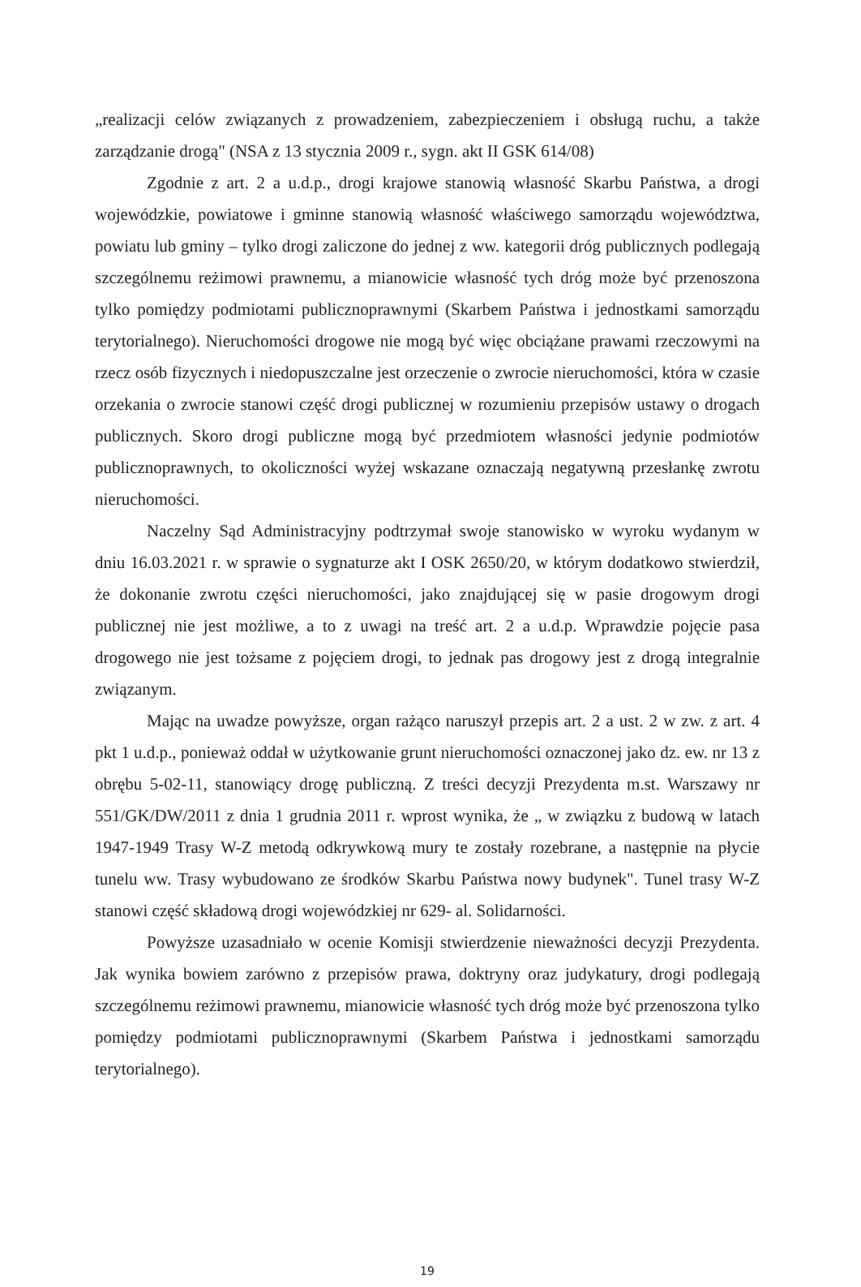„realizacji celów związanych z prowadzeniem, zabezpieczeniem i obsługą ruchu, a także zarządzanie drogą" (NSA z 13 stycznia 2009 r., sygn. akt II GSK 614/08)
Zgodnie z art. 2 a u.d.p., drogi krajowe stanowią własność Skarbu Państwa, a drogi wojewódzkie, powiatowe i gminne stanowią własność właściwego samorządu województwa, powiatu lub gminy – tylko drogi zaliczone do jednej z ww. kategorii dróg publicznych podlegają szczególnemu reżimowi prawnemu, a mianowicie własność tych dróg może być przenoszona tylko pomiędzy podmiotami publicznoprawnymi (Skarbem Państwa i jednostkami samorządu terytorialnego). Nieruchomości drogowe nie mogą być więc obciążane prawami rzeczowymi na rzecz osób fizycznych i niedopuszczalne jest orzeczenie o zwrocie nieruchomości, która w czasie orzekania o zwrocie stanowi część drogi publicznej w rozumieniu przepisów ustawy o drogach publicznych. Skoro drogi publiczne mogą być przedmiotem własności jedynie podmiotów publicznoprawnych, to okoliczności wyżej wskazane oznaczają negatywną przesłankę zwrotu nieruchomości.
Naczelny Sąd Administracyjny podtrzymał swoje stanowisko w wyroku wydanym w dniu 16.03.2021 r. w sprawie o sygnaturze akt I OSK 2650/20, w którym dodatkowo stwierdził, że dokonanie zwrotu części nieruchomości, jako znajdującej się w pasie drogowym drogi publicznej nie jest możliwe, a to z uwagi na treść art. 2 a u.d.p. Wprawdzie pojęcie pasa drogowego nie jest tożsame z pojęciem drogi, to jednak pas drogowy jest z drogą integralnie związanym.
Mając na uwadze powyższe, organ rażąco naruszył przepis art. 2 a ust. 2 w zw. z art. 4 pkt 1 u.d.p., ponieważ oddał w użytkowanie grunt nieruchomości oznaczonej jako dz. ew. nr 13 z obrębu 5-02-11, stanowiący drogę publiczną. Z treści decyzji Prezydenta m.st. Warszawy nr 551/GK/DW/2011 z dnia 1 grudnia 2011 r. wprost wynika, że „ w związku z budową w latach 1947-1949 Trasy W-Z metodą odkrywkową mury te zostały rozebrane, a następnie na płycie tunelu ww. Trasy wybudowano ze środków Skarbu Państwa nowy budynek". Tunel trasy W-Z stanowi część składową drogi wojewódzkiej nr 629- al. Solidarności.
Powyższe uzasadniało w ocenie Komisji stwierdzenie nieważności decyzji Prezydenta. Jak wynika bowiem zarówno z przepisów prawa, doktryny oraz judykatury, drogi podlegają szczególnemu reżimowi prawnemu, mianowicie własność tych dróg może być przenoszona tylko pomiędzy podmiotami publicznoprawnymi (Skarbem Państwa i jednostkami samorządu terytorialnego).
19